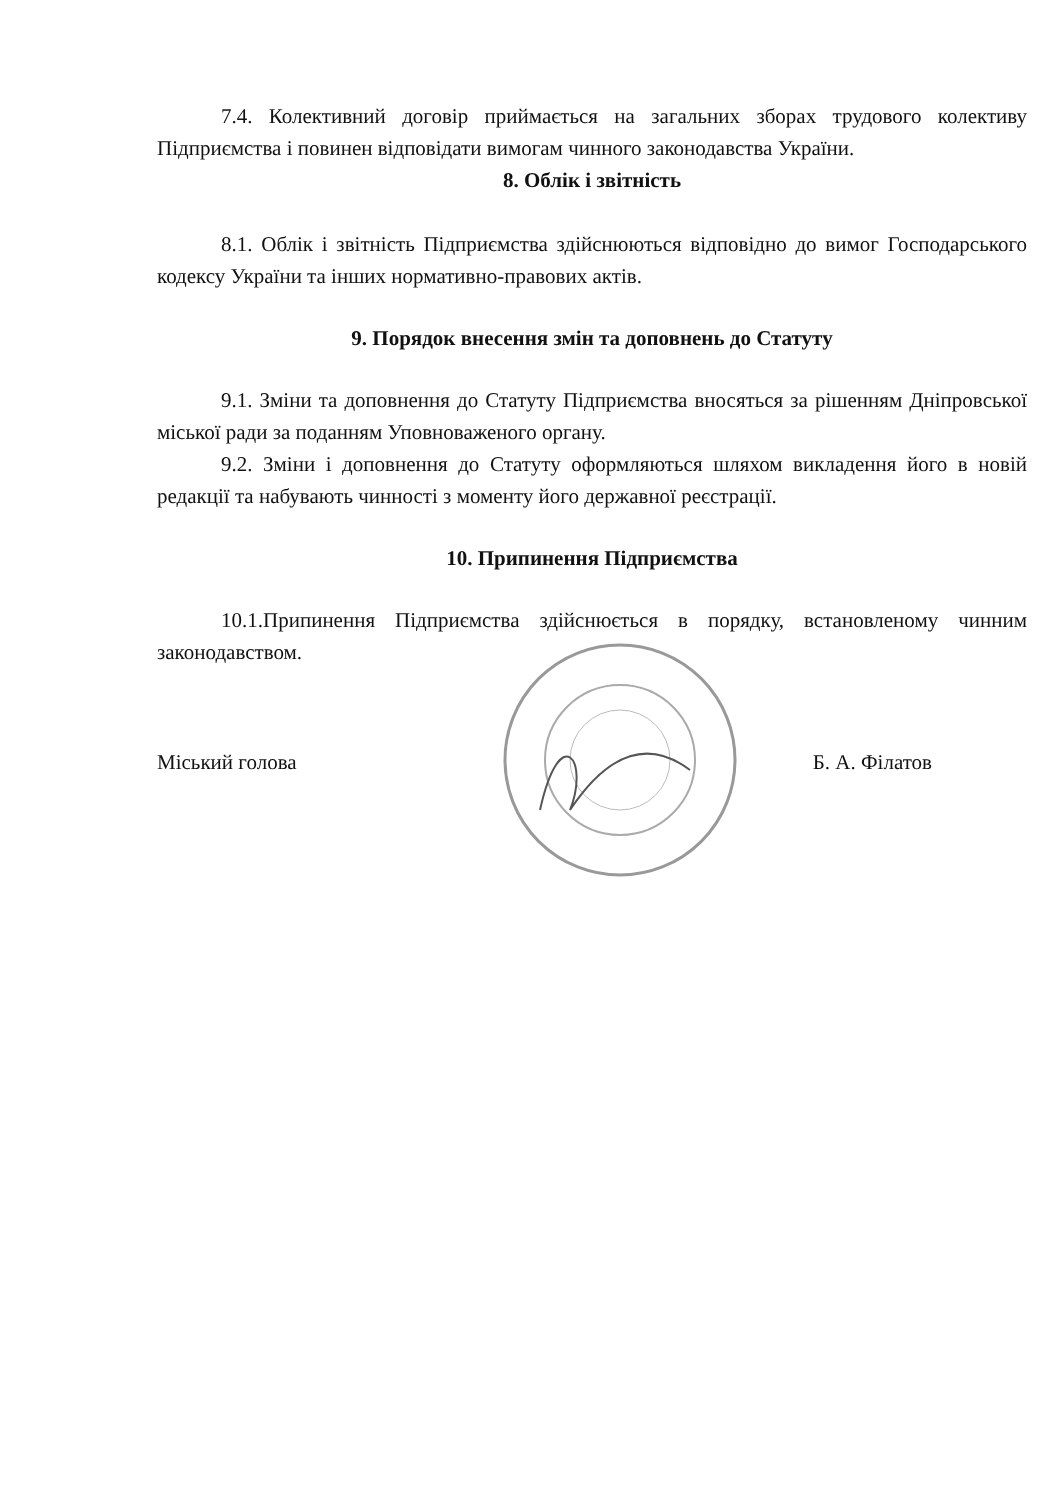7.4. Колективний договір приймається на загальних зборах трудового колективу Підприємства і повинен відповідати вимогам чинного законодавства України.
8. Облік і звітність
8.1. Облік і звітність Підприємства здійснюються відповідно до вимог Господарського кодексу України та інших нормативно-правових актів.
9. Порядок внесення змін та доповнень до Статуту
9.1. Зміни та доповнення до Статуту Підприємства вносяться за рішенням Дніпровської міської ради за поданням Уповноваженого органу.
9.2. Зміни і доповнення до Статуту оформляються шляхом викладення його в новій редакції та набувають чинності з моменту його державної реєстрації.
10. Припинення Підприємства
10.1.Припинення Підприємства здійснюється в порядку, встановленому чинним законодавством.
Міський голова Б. А. Філатов